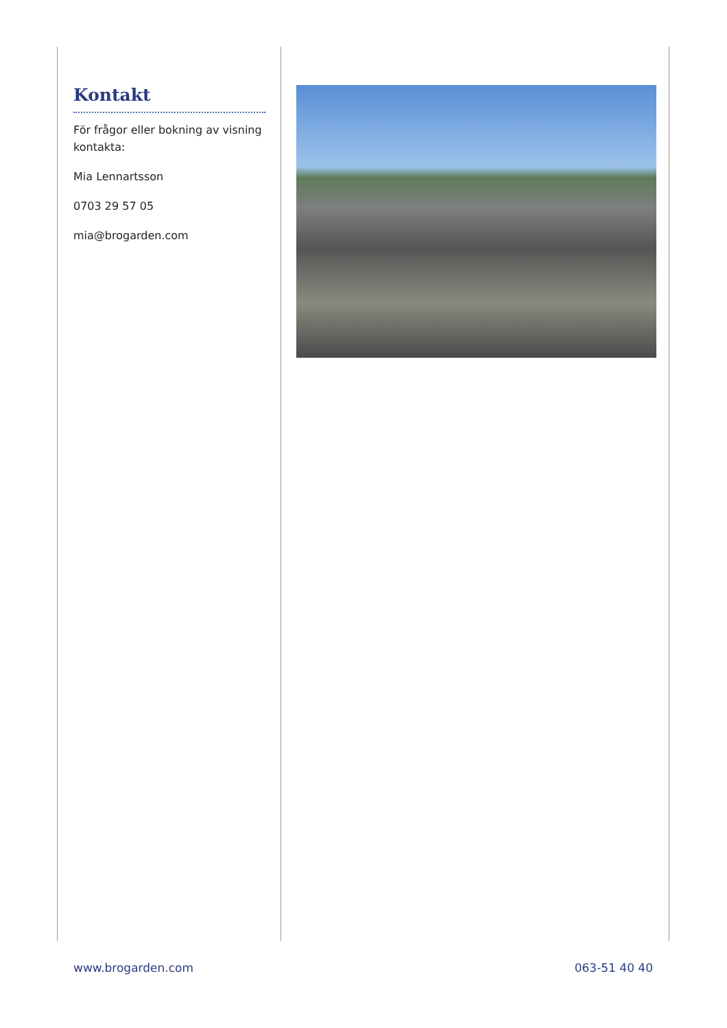Kontakt
För frågor eller bokning av visning kontakta:
Mia Lennartsson
0703 29 57 05
mia@brogarden.com
www.brogarden.com 063-51 40 40